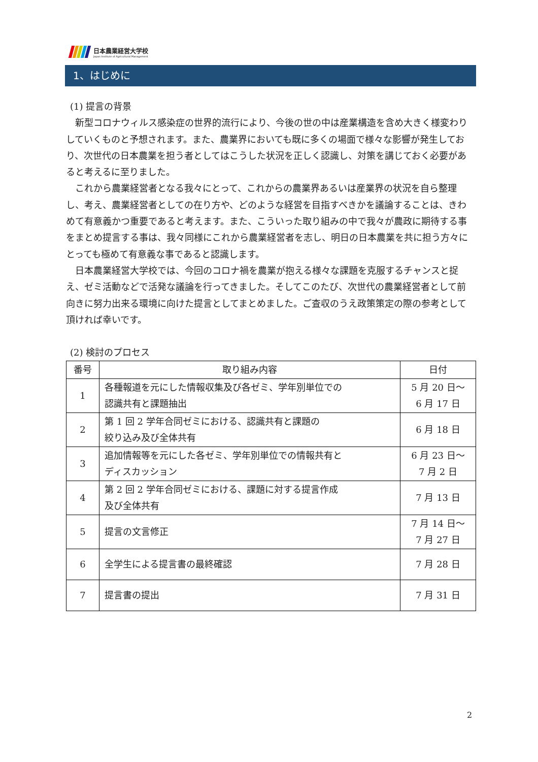日本農業経営大学校
Japan Institute of Agricultural Management
1、はじめに
(1) 提言の背景
新型コロナウィルス感染症の世界的流行により、今後の世の中は産業構造を含め大きく様変わりしていくものと予想されます。また、農業界においても既に多くの場面で様々な影響が発生しており、次世代の日本農業を担う者としてはこうした状況を正しく認識し、対策を講じておく必要があると考えるに至りました。
これから農業経営者となる我々にとって、これからの農業界あるいは産業界の状況を自ら整理し、考え、農業経営者としての在り方や、どのような経営を目指すべきかを議論することは、きわめて有意義かつ重要であると考えます。また、こういった取り組みの中で我々が農政に期待する事をまとめ提言する事は、我々同様にこれから農業経営者を志し、明日の日本農業を共に担う方々にとっても極めて有意義な事であると認識します。
日本農業経営大学校では、今回のコロナ禍を農業が抱える様々な課題を克服するチャンスと捉え、ゼミ活動などで活発な議論を行ってきました。そしてこのたび、次世代の農業経営者として前向きに努力出来る環境に向けた提言としてまとめました。ご査収のうえ政策策定の際の参考として頂ければ幸いです。
(2) 検討のプロセス
| 番号 | 取り組み内容 | 日付 |
| --- | --- | --- |
| 1 | 各種報道を元にした情報収集及び各ゼミ、学年別単位での 認識共有と課題抽出 | 5 月 20 日～ 6 月 17 日 |
| 2 | 第 1 回 2 学年合同ゼミにおける、認識共有と課題の 絞り込み及び全体共有 | 6 月 18 日 |
| 3 | 追加情報等を元にした各ゼミ、学年別単位での情報共有と ディスカッション | 6 月 23 日～ 7 月 2 日 |
| 4 | 第 2 回 2 学年合同ゼミにおける、課題に対する提言作成 及び全体共有 | 7 月 13 日 |
| 5 | 提言の文言修正 | 7 月 14 日～ 7 月 27 日 |
| 6 | 全学生による提言書の最終確認 | 7 月 28 日 |
| 7 | 提言書の提出 | 7 月 31 日 |
2